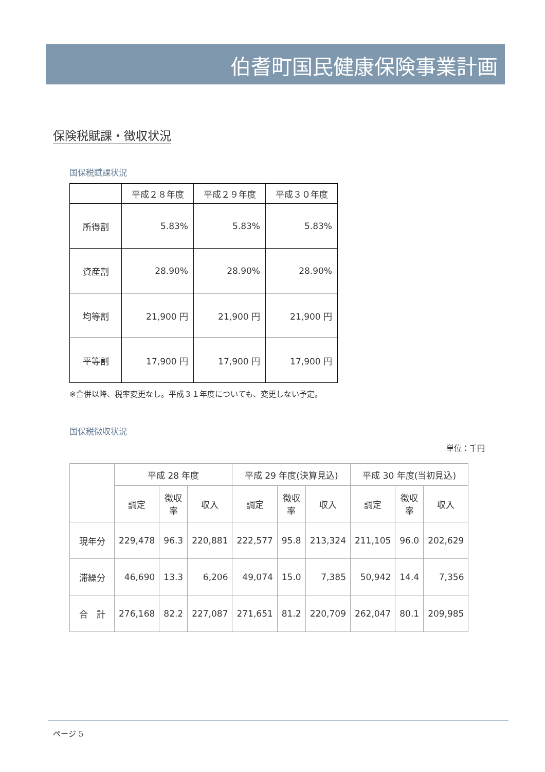伯耆町国民健康保険事業計画
保険税賦課・徴収状況
国保税賦課状況
| | 平成２８年度 | 平成２９年度 | 平成３０年度 |
| 所得割 | 5.83% | 5.83% | 5.83% |
| 資産割 | 28.90% | 28.90% | 28.90% |
| 均等割 | 21,900 円 | 21,900 円 | 21,900 円 |
| 平等割 | 17,900 円 | 17,900 円 | 17,900 円 |
※合併以降、税率変更なし。平成３１年度についても、変更しない予定。
国保税徴収状況
単位：千円
| | 平成 28 年度 | | | 平成 29 年度(決算見込) | | | 平成 30 年度(当初見込) | | |
| | 調定 | 徴収 率 | 収入 | 調定 | 徴収 率 | 収入 | 調定 | 徴収 率 | 収入 |
| 現年分 | 229,478 | 96.3 | 220,881 | 222,577 | 95.8 | 213,324 | 211,105 | 96.0 | 202,629 |
| 滞繰分 | 46,690 | 13.3 | 6,206 | 49,074 | 15.0 | 7,385 | 50,942 | 14.4 | 7,356 |
| 合 計 | 276,168 | 82.2 | 227,087 | 271,651 | 81.2 | 220,709 | 262,047 | 80.1 | 209,985 |
ページ 5